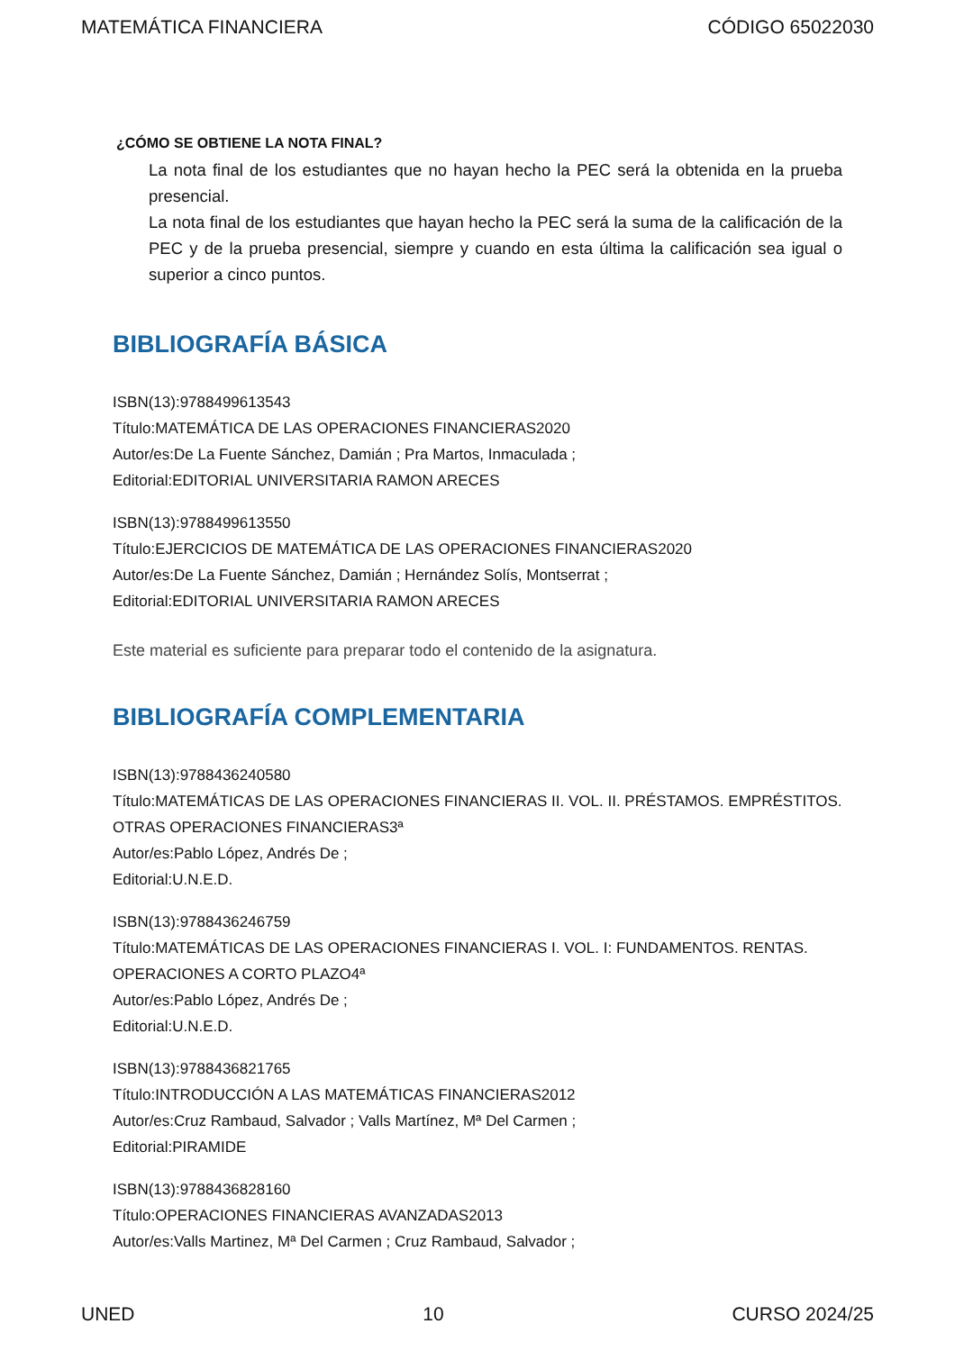MATEMÁTICA FINANCIERA CÓDIGO 65022030
¿CÓMO SE OBTIENE LA NOTA FINAL?
La nota final de los estudiantes que no hayan hecho la PEC será la obtenida en la prueba presencial.
La nota final de los estudiantes que hayan hecho la PEC será la suma de la calificación de la PEC y de la prueba presencial, siempre y cuando en esta última la calificación sea igual o superior a cinco puntos.
BIBLIOGRAFÍA BÁSICA
ISBN(13):9788499613543
Título:MATEMÁTICA DE LAS OPERACIONES FINANCIERAS2020
Autor/es:De La Fuente Sánchez, Damián ; Pra Martos, Inmaculada ;
Editorial:EDITORIAL UNIVERSITARIA RAMON ARECES
ISBN(13):9788499613550
Título:EJERCICIOS DE MATEMÁTICA DE LAS OPERACIONES FINANCIERAS2020
Autor/es:De La Fuente Sánchez, Damián ; Hernández Solís, Montserrat ;
Editorial:EDITORIAL UNIVERSITARIA RAMON ARECES
Este material es suficiente para preparar todo el contenido de la asignatura.
BIBLIOGRAFÍA COMPLEMENTARIA
ISBN(13):9788436240580
Título:MATEMÁTICAS DE LAS OPERACIONES FINANCIERAS II. VOL. II. PRÉSTAMOS. EMPRÉSTITOS. OTRAS OPERACIONES FINANCIERAS3ª
Autor/es:Pablo López, Andrés De ;
Editorial:U.N.E.D.
ISBN(13):9788436246759
Título:MATEMÁTICAS DE LAS OPERACIONES FINANCIERAS I. VOL. I: FUNDAMENTOS. RENTAS. OPERACIONES A CORTO PLAZO4ª
Autor/es:Pablo López, Andrés De ;
Editorial:U.N.E.D.
ISBN(13):9788436821765
Título:INTRODUCCIÓN A LAS MATEMÁTICAS FINANCIERAS2012
Autor/es:Cruz Rambaud, Salvador ; Valls Martínez, Mª Del Carmen ;
Editorial:PIRAMIDE
ISBN(13):9788436828160
Título:OPERACIONES FINANCIERAS AVANZADAS2013
Autor/es:Valls Martinez, Mª Del Carmen ; Cruz Rambaud, Salvador ;
UNED 10 CURSO 2024/25